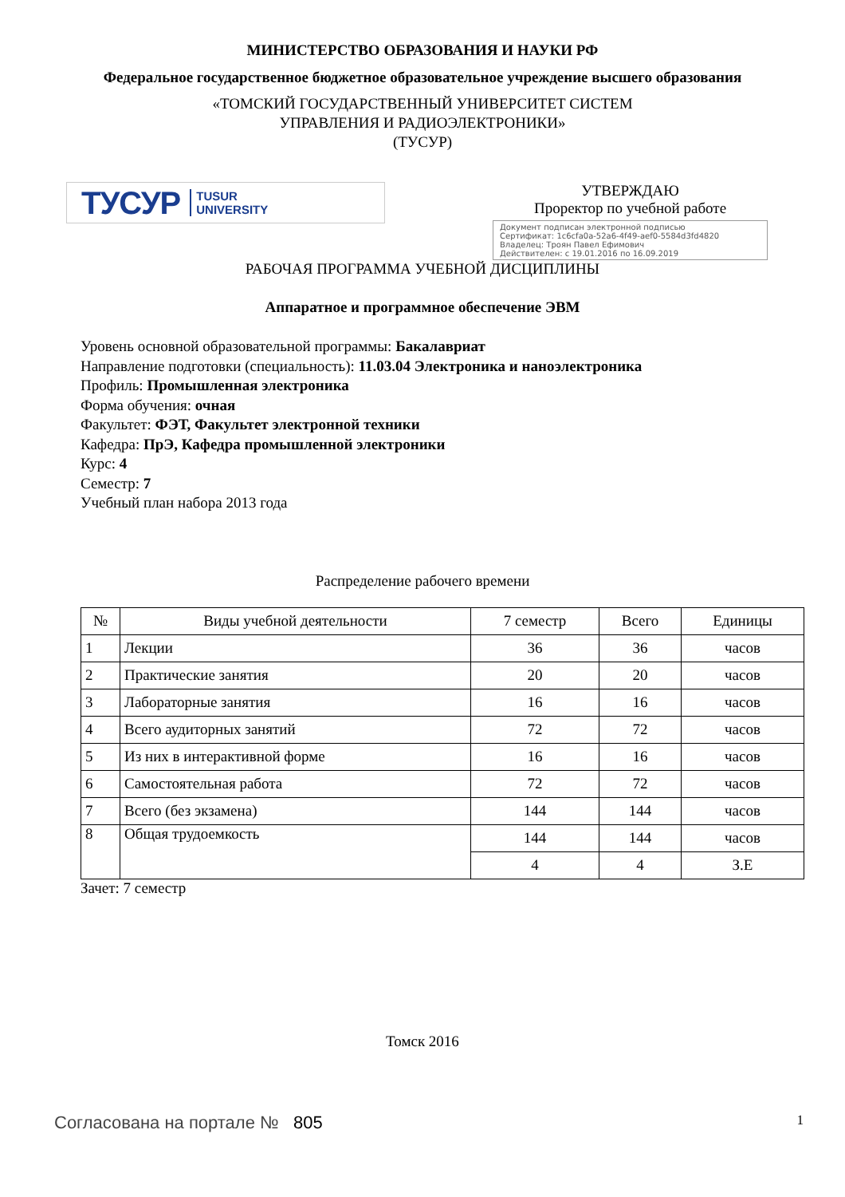МИНИСТЕРСТВО ОБРАЗОВАНИЯ И НАУКИ РФ
Федеральное государственное бюджетное образовательное учреждение высшего образования
«ТОМСКИЙ ГОСУДАРСТВЕННЫЙ УНИВЕРСИТЕТ СИСТЕМ
УПРАВЛЕНИЯ И РАДИОЭЛЕКТРОНИКИ»
(ТУСУР)
ТУСУР TUSUR
UNIVERSITY
УТВЕРЖДАЮ
Проректор по учебной работе
Документ подписан электронной подписью
Сертификат: 1c6cfa0a-52a6-4f49-aef0-5584d3fd4820
Владелец: Троян Павел Ефимович
Действителен: с 19.01.2016 по 16.09.2019
РАБОЧАЯ ПРОГРАММА УЧЕБНОЙ ДИСЦИПЛИНЫ
Аппаратное и программное обеспечение ЭВМ
Уровень основной образовательной программы: Бакалавриат
Направление подготовки (специальность): 11.03.04 Электроника и наноэлектроника
Профиль: Промышленная электроника
Форма обучения: очная
Факультет: ФЭТ, Факультет электронной техники
Кафедра: ПрЭ, Кафедра промышленной электроники
Курс: 4
Семестр: 7
Учебный план набора 2013 года
Распределение рабочего времени
| № | Виды учебной деятельности | 7 семестр | Всего | Единицы |
| --- | --- | --- | --- | --- |
| 1 | Лекции | 36 | 36 | часов |
| 2 | Практические занятия | 20 | 20 | часов |
| 3 | Лабораторные занятия | 16 | 16 | часов |
| 4 | Всего аудиторных занятий | 72 | 72 | часов |
| 5 | Из них в интерактивной форме | 16 | 16 | часов |
| 6 | Самостоятельная работа | 72 | 72 | часов |
| 7 | Всего (без экзамена) | 144 | 144 | часов |
| 8 | Общая трудоемкость | 144 | 144 | часов |
| | | 4 | 4 | З.Е |
Зачет: 7 семестр
Томск 2016
Согласована на портале № 805
1